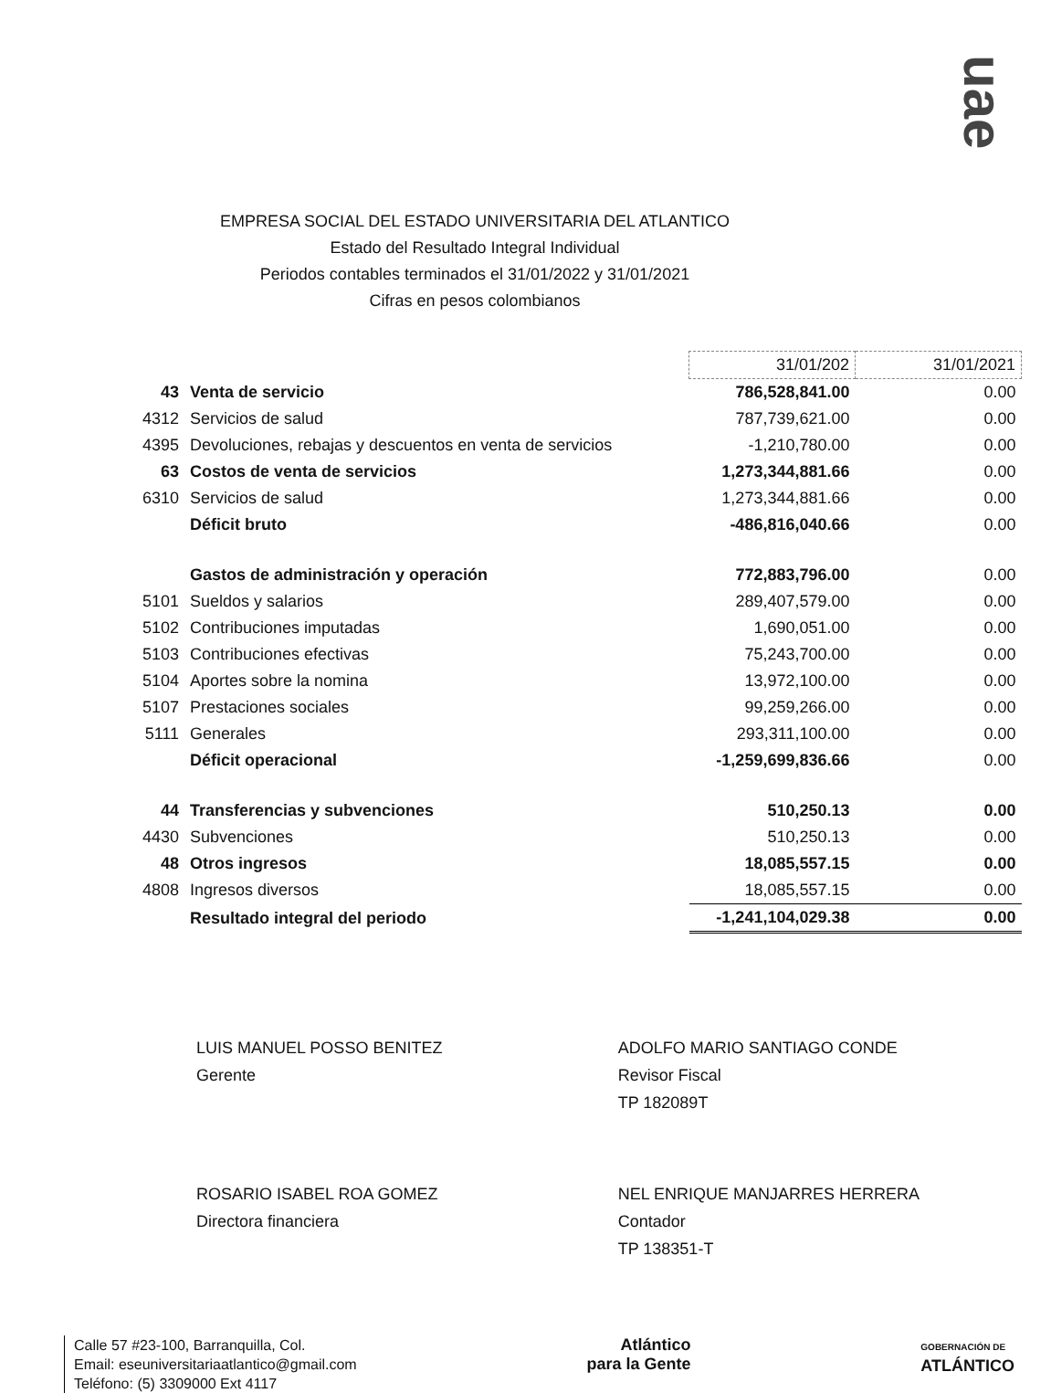uae
EMPRESA SOCIAL DEL ESTADO UNIVERSITARIA DEL ATLANTICO
Estado del Resultado Integral Individual
Periodos contables terminados el 31/01/2022 y 31/01/2021
Cifras en pesos colombianos
| | | 31/01/202 | 31/01/2021 |
| 43 | Venta de servicio | 786,528,841.00 | 0.00 |
| 4312 | Servicios de salud | 787,739,621.00 | 0.00 |
| 4395 | Devoluciones, rebajas y descuentos en venta de servicios | -1,210,780.00 | 0.00 |
| 63 | Costos de venta de servicios | 1,273,344,881.66 | 0.00 |
| 6310 | Servicios de salud | 1,273,344,881.66 | 0.00 |
| | Déficit bruto | -486,816,040.66 | 0.00 |
| | Gastos de administración y operación | 772,883,796.00 | 0.00 |
| 5101 | Sueldos y salarios | 289,407,579.00 | 0.00 |
| 5102 | Contribuciones imputadas | 1,690,051.00 | 0.00 |
| 5103 | Contribuciones efectivas | 75,243,700.00 | 0.00 |
| 5104 | Aportes sobre la nomina | 13,972,100.00 | 0.00 |
| 5107 | Prestaciones sociales | 99,259,266.00 | 0.00 |
| 5111 | Generales | 293,311,100.00 | 0.00 |
| | Déficit operacional | -1,259,699,836.66 | 0.00 |
| 44 | Transferencias y subvenciones | 510,250.13 | 0.00 |
| 4430 | Subvenciones | 510,250.13 | 0.00 |
| 48 | Otros ingresos | 18,085,557.15 | 0.00 |
| 4808 | Ingresos diversos | 18,085,557.15 | 0.00 |
| | Resultado integral del periodo | -1,241,104,029.38 | 0.00 |
LUIS MANUEL POSSO BENITEZ
Gerente
ADOLFO MARIO SANTIAGO CONDE
Revisor Fiscal
TP 182089T
ROSARIO ISABEL ROA GOMEZ
Directora financiera
NEL ENRIQUE MANJARRES HERRERA
Contador
TP 138351-T
Calle 57 #23-100, Barranquilla, Col.
Email: eseuniversitariaatlantico@gmail.com
Teléfono: (5) 3309000 Ext 4117
Atlántico
para la Gente
GOBERNACIÓN DE
ATLÁNTICO